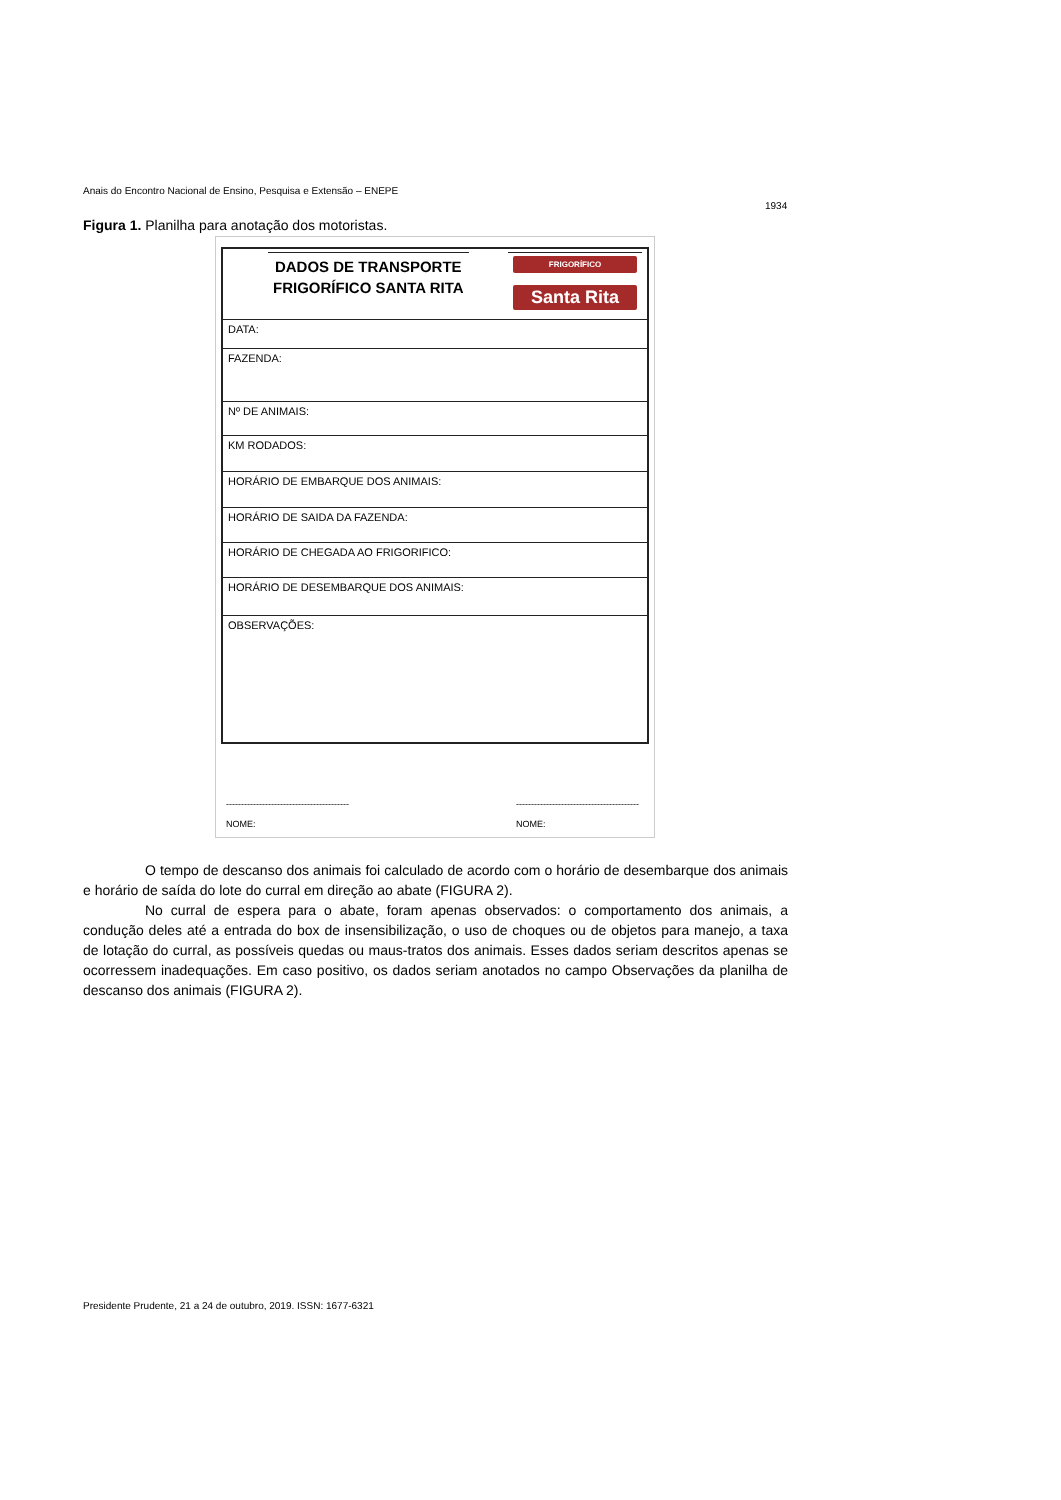Anais do Encontro Nacional de Ensino, Pesquisa e Extensão – ENEPE
1934
Figura 1. Planilha para anotação dos motoristas.
DADOS DE TRANSPORTE
FRIGORÍFICO SANTA RITA
FRIGORÍFICO
Santa Rita
DATA:
FAZENDA:
Nº DE ANIMAIS:
KM RODADOS:
HORÁRIO DE EMBARQUE DOS ANIMAIS:
HORÁRIO DE SAIDA DA FAZENDA:
HORÁRIO DE CHEGADA AO FRIGORIFICO:
HORÁRIO DE DESEMBARQUE DOS ANIMAIS:
OBSERVAÇÕES:
-----------------------------------------
NOME:
-----------------------------------------
NOME:
O tempo de descanso dos animais foi calculado de acordo com o horário de desembarque dos animais e horário de saída do lote do curral em direção ao abate (FIGURA 2).
No curral de espera para o abate, foram apenas observados: o comportamento dos animais, a condução deles até a entrada do box de insensibilização, o uso de choques ou de objetos para manejo, a taxa de lotação do curral, as possíveis quedas ou maus-tratos dos animais. Esses dados seriam descritos apenas se ocorressem inadequações. Em caso positivo, os dados seriam anotados no campo Observações da planilha de descanso dos animais (FIGURA 2).
Presidente Prudente, 21 a 24 de outubro, 2019. ISSN: 1677-6321